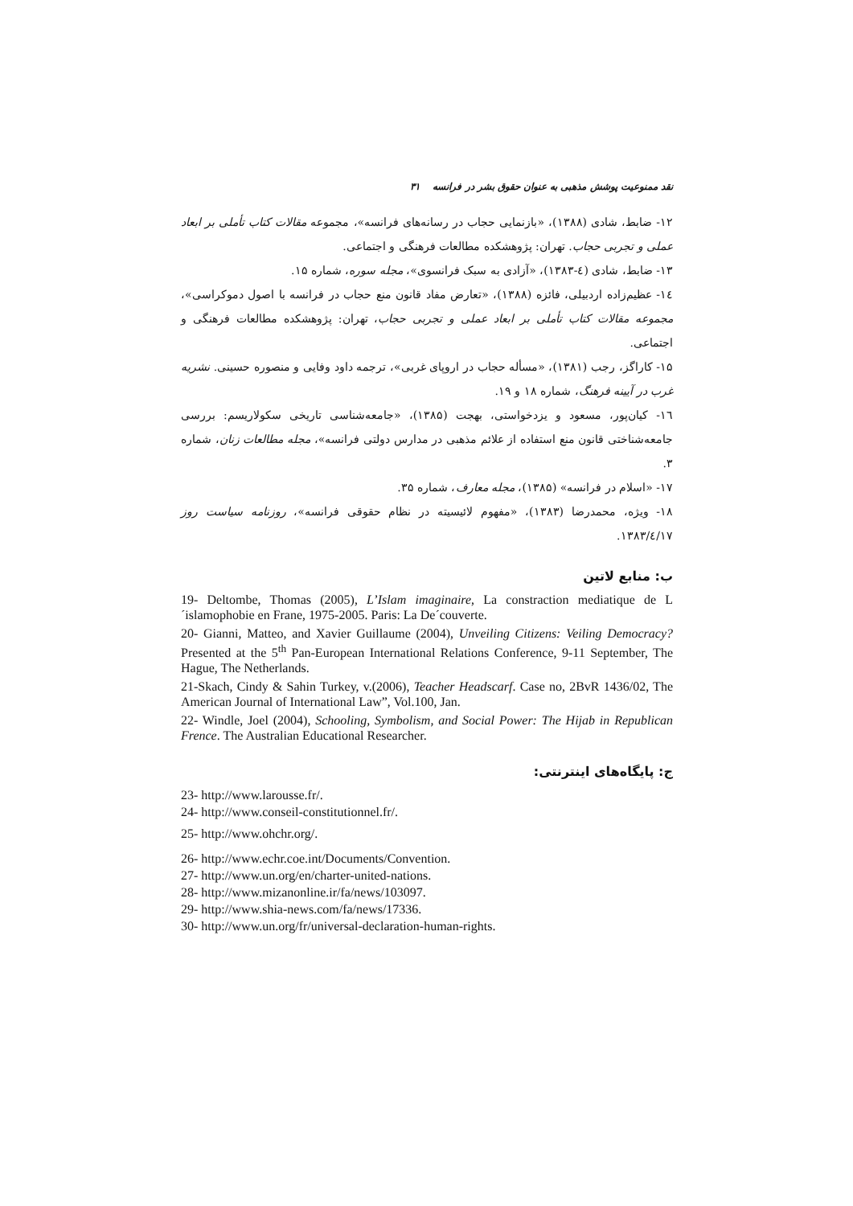نقد ممنوعیت پوشش مذهبی به عنوان حقوق بشر در فرانسه ۳۱
۱۲- ضابط، شادی (۱۳۸۸)، «بازنمایی حجاب در رسانه‌های فرانسه»، مجموعه مقالات کتاب تأملی بر ابعاد عملی و تجربی حجاب. تهران: پژوهشکده مطالعات فرهنگی و اجتماعی.
۱۳- ضابط، شادی (٤-۱۳۸۳)، «آزادی به سبک فرانسوی»، مجله سوره، شماره ۱۵.
١٤- عظیم‌زاده اردبیلی، فائزه (۱۳۸۸)، «تعارض مفاد قانون منع حجاب در فرانسه با اصول دموکراسی»، مجموعه مقالات کتاب تأملی بر ابعاد عملی و تجربی حجاب، تهران: پژوهشکده مطالعات فرهنگی و اجتماعی.
۱۵- کاراگز، رجب (۱۳۸۱)، «مسأله حجاب در اروپای غربی»، ترجمه داود وفایی و منصوره حسینی. نشریه غرب در آیینه فرهنگ، شماره ۱۸ و ۱۹.
١٦- کیان‌پور، مسعود و یزدخواستی، بهجت (۱۳۸۵)، «جامعه‌شناسی تاریخی سکولاریسم: بررسی جامعه‌شناختی قانون منع استفاده از علائم مذهبی در مدارس دولتی فرانسه»، مجله مطالعات زنان، شماره ۳.
۱۷- «اسلام در فرانسه» (۱۳۸۵)، مجله معارف، شماره ۳۵.
۱۸- ویژه، محمدرضا (۱۳۸۳)، «مفهوم لائیسیته در نظام حقوقی فرانسه»، روزنامه سیاست روز ۱۳۸۳/٤/۱۷.
ب: منابع لاتین
19- Deltombe, Thomas (2005), L’Islam imaginaire, La constraction mediatique de L´islamophobie en Frane, 1975-2005. Paris: La De´couverte.
20- Gianni, Matteo, and Xavier Guillaume (2004), Unveiling Citizens: Veiling Democracy? Presented at the 5<sup>th</sup> Pan-European International Relations Conference, 9-11 September, The Hague, The Netherlands.
21-Skach, Cindy & Sahin Turkey, v.(2006), Teacher Headscarf. Case no, 2BvR 1436/02, The American Journal of International Law”, Vol.100, Jan.
22- Windle, Joel (2004), Schooling, Symbolism, and Social Power: The Hijab in Republican Frence. The Australian Educational Researcher.
ج: پایگاه‌های اینترنتی:
23- http://www.larousse.fr/.
24- http://www.conseil-constitutionnel.fr/.
25- http://www.ohchr.org/.
26- http://www.echr.coe.int/Documents/Convention.
27- http://www.un.org/en/charter-united-nations.
28- http://www.mizanonline.ir/fa/news/103097.
29- http://www.shia-news.com/fa/news/17336.
30- http://www.un.org/fr/universal-declaration-human-rights.